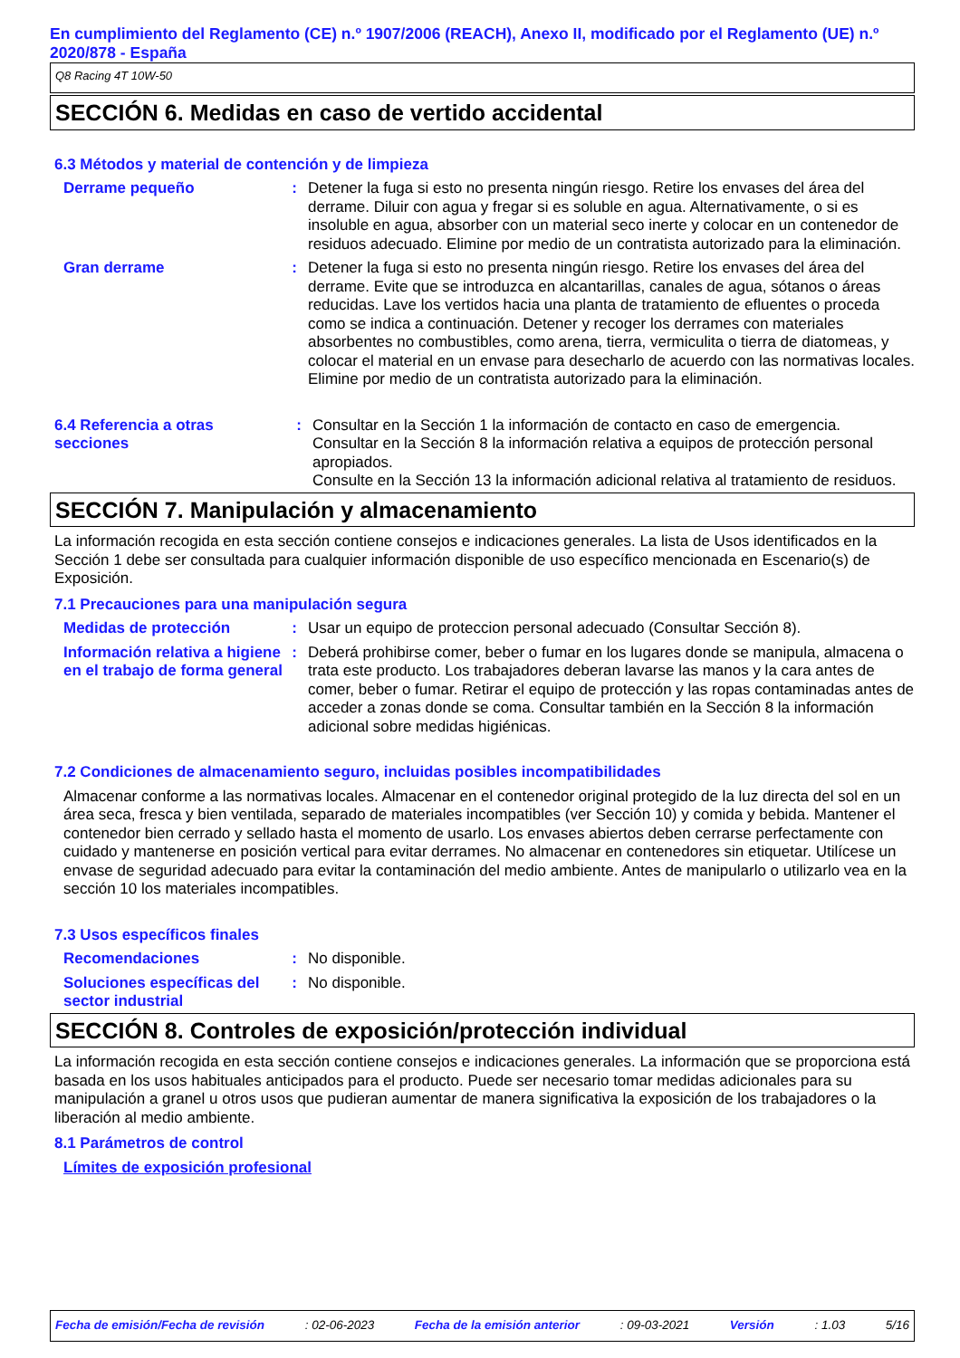En cumplimiento del Reglamento (CE) n.º 1907/2006 (REACH), Anexo II, modificado por el Reglamento (UE) n.º 2020/878 - España
Q8 Racing 4T 10W-50
SECCIÓN 6. Medidas en caso de vertido accidental
6.3 Métodos y material de contención y de limpieza
Derrame pequeño : Detener la fuga si esto no presenta ningún riesgo. Retire los envases del área del derrame. Diluir con agua y fregar si es soluble en agua. Alternativamente, o si es insoluble en agua, absorber con un material seco inerte y colocar en un contenedor de residuos adecuado. Elimine por medio de un contratista autorizado para la eliminación.
Gran derrame : Detener la fuga si esto no presenta ningún riesgo. Retire los envases del área del derrame. Evite que se introduzca en alcantarillas, canales de agua, sótanos o áreas reducidas. Lave los vertidos hacia una planta de tratamiento de efluentes o proceda como se indica a continuación. Detener y recoger los derrames con materiales absorbentes no combustibles, como arena, tierra, vermiculita o tierra de diatomeas, y colocar el material en un envase para desecharlo de acuerdo con las normativas locales. Elimine por medio de un contratista autorizado para la eliminación.
6.4 Referencia a otras secciones
: Consultar en la Sección 1 la información de contacto en caso de emergencia.
Consultar en la Sección 8 la información relativa a equipos de protección personal apropiados.
Consulte en la Sección 13 la información adicional relativa al tratamiento de residuos.
SECCIÓN 7. Manipulación y almacenamiento
La información recogida en esta sección contiene consejos e indicaciones generales. La lista de Usos identificados en la Sección 1 debe ser consultada para cualquier información disponible de uso específico mencionada en Escenario(s) de Exposición.
7.1 Precauciones para una manipulación segura
Medidas de protección : Usar un equipo de proteccion personal adecuado (Consultar Sección 8).
Información relativa a higiene en el trabajo de forma general
: Deberá prohibirse comer, beber o fumar en los lugares donde se manipula, almacena o trata este producto. Los trabajadores deberan lavarse las manos y la cara antes de comer, beber o fumar. Retirar el equipo de protección y las ropas contaminadas antes de acceder a zonas donde se coma. Consultar también en la Sección 8 la información adicional sobre medidas higiénicas.
7.2 Condiciones de almacenamiento seguro, incluidas posibles incompatibilidades
Almacenar conforme a las normativas locales. Almacenar en el contenedor original protegido de la luz directa del sol en un área seca, fresca y bien ventilada, separado de materiales incompatibles (ver Sección 10) y comida y bebida. Mantener el contenedor bien cerrado y sellado hasta el momento de usarlo. Los envases abiertos deben cerrarse perfectamente con cuidado y mantenerse en posición vertical para evitar derrames. No almacenar en contenedores sin etiquetar. Utilícese un envase de seguridad adecuado para evitar la contaminación del medio ambiente. Antes de manipularlo o utilizarlo vea en la sección 10 los materiales incompatibles.
7.3 Usos específicos finales
Recomendaciones : No disponible.
Soluciones específicas del sector industrial
: No disponible.
SECCIÓN 8. Controles de exposición/protección individual
La información recogida en esta sección contiene consejos e indicaciones generales. La información que se proporciona está basada en los usos habituales anticipados para el producto. Puede ser necesario tomar medidas adicionales para su manipulación a granel u otros usos que pudieran aumentar de manera significativa la exposición de los trabajadores o la liberación al medio ambiente.
8.1 Parámetros de control
Límites de exposición profesional
Fecha de emisión/Fecha de revisión: 02-06-2023 Fecha de la emisión anterior: 09-03-2021 Versión: 1.03 5/16